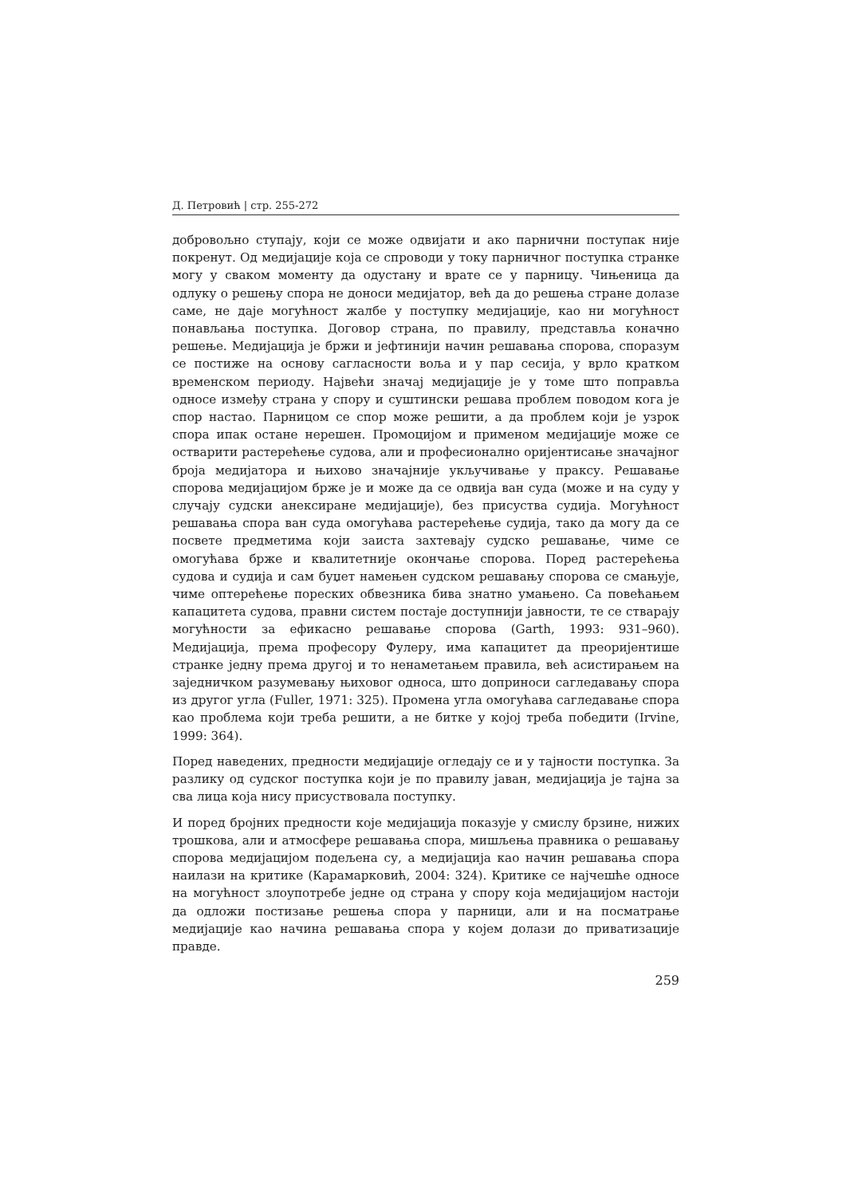Д. Петровић | стр. 255-272
добровољно ступају, који се може одвијати и ако парнични поступак није покренут. Од медијације која се спроводи у току парничног поступка странке могу у сваком моменту да одустану и врате се у парницу. Чињеница да одлуку о решењу спора не доноси медијатор, већ да до решења стране долазе саме, не даје могућност жалбе у поступку медијације, као ни могућност понављања поступка. Договор страна, по правилу, представља коначно решење. Медијација је бржи и јефтинији начин решавања спорова, споразум се постиже на основу сагласности воља и у пар сесија, у врло кратком временском периоду. Највећи значај медијације је у томе што поправља односе између страна у спору и суштински решава проблем поводом кога је спор настао. Парницом се спор може решити, а да проблем који је узрок спора ипак остане нерешен. Промоцијом и применом медијације може се остварити растерећење судова, али и професионално оријентисање значајног броја медијатора и њихово значајније укључивање у праксу. Решавање спорова медијацијом брже је и може да се одвија ван суда (може и на суду у случају судски анексиране медијације), без присуства судија. Могућност решавања спора ван суда омогућава растерећење судија, тако да могу да се посвете предметима који заиста захтевају судско решавање, чиме се омогућава брже и квалитетније окончање спорова. Поред растерећења судова и судија и сам буџет намењен судском решавању спорова се смањује, чиме оптерећење пореских обвезника бива знатно умањено. Са повећањем капацитета судова, правни систем постаје доступнији јавности, те се стварају могућности за ефикасно решавање спорова (Garth, 1993: 931–960). Медијација, према професору Фулеру, има капацитет да преоријентише странке једну према другој и то ненаметањем правила, већ асистирањем на заједничком разумевању њиховог односа, што доприноси сагледавању спора из другог угла (Fuller, 1971: 325). Промена угла омогућава сагледавање спора као проблема који треба решити, а не битке у којој треба победити (Irvine, 1999: 364).
Поред наведених, предности медијације огледају се и у тајности поступка. За разлику од судског поступка који је по правилу јаван, медијација је тајна за сва лица која нису присуствовала поступку.
И поред бројних предности које медијација показује у смислу брзине, нижих трошкова, али и атмосфере решавања спора, мишљења правника о решавању спорова медијацијом подељена су, а медијација као начин решавања спора наилази на критике (Карамарковић, 2004: 324). Критике се најчешће односе на могућност злоупотребе једне од страна у спору која медијацијом настоји да одложи постизање решења спора у парници, али и на посматрање медијације као начина решавања спора у којем долази до приватизације правде.
259